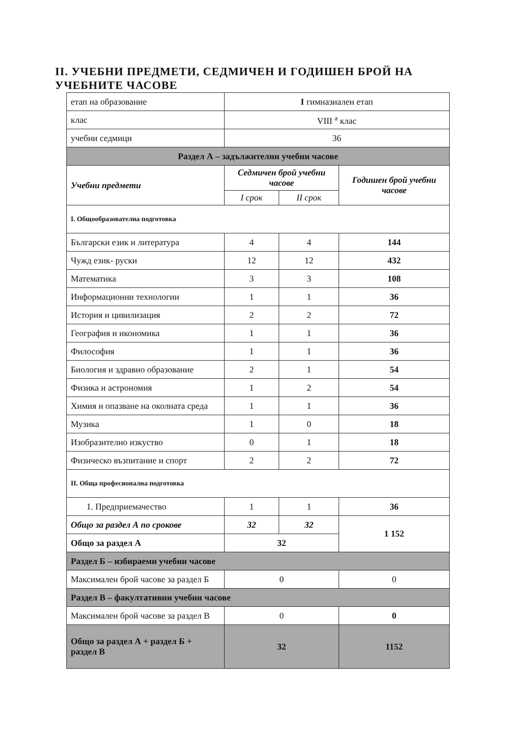II. УЧЕБНИ ПРЕДМЕТИ, СЕДМИЧЕН И ГОДИШЕН БРОЙ НА УЧЕБНИТЕ ЧАСОВЕ
| етап на образование | I гимназиален етап | | |
| клас | VIII <sup>а</sup> клас | | |
| учебни седмици | 36 | | |
| Раздел А – задължителни учебни часове | | | |
| Учебни предмети | Седмичен брой учебни часове | | Годишен брой учебни часове |
| | I срок | II срок | |
| I. Общообразователна подготовка | | | |
| Български език и литература | 4 | 4 | 144 |
| Чужд език- руски | 12 | 12 | 432 |
| Математика | 3 | 3 | 108 |
| Информационни технологии | 1 | 1 | 36 |
| История и цивилизация | 2 | 2 | 72 |
| География и икономика | 1 | 1 | 36 |
| Философия | 1 | 1 | 36 |
| Биология и здравно образование | 2 | 1 | 54 |
| Физика и астрономия | 1 | 2 | 54 |
| Химия и опазване на околната среда | 1 | 1 | 36 |
| Музика | 1 | 0 | 18 |
| Изобразително изкуство | 0 | 1 | 18 |
| Физическо възпитание и спорт | 2 | 2 | 72 |
| II. Обща професионална подготовка | | | |
| 1. Предприемачество | 1 | 1 | 36 |
| Общо за раздел А по срокове | 32 | 32 | 1 152 |
| Общо за раздел А | 32 | | |
| Раздел Б – избираеми учебни часове | | | |
| Максимален брой часове за раздел Б | 0 | | 0 |
| Раздел В – факултативни учебни часове | | | |
| Максимален брой часове за раздел В | 0 | | 0 |
| Общо за раздел А + раздел Б + раздел В | 32 | | 1152 |